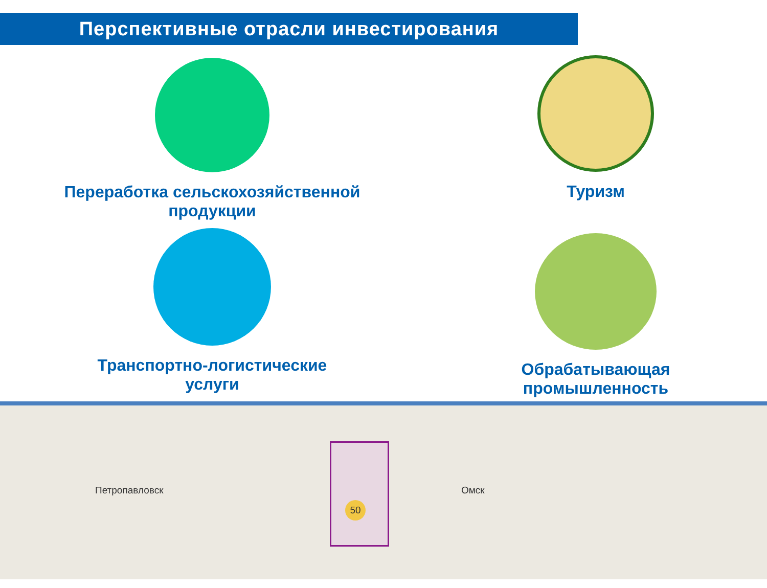Перспективные отрасли инвестирования
Переработка сельскохозяйственной
продукции
Туризм
Транспортно-логистические
услуги
Обрабатывающая
промышленность
Петропавловск
50
Омск